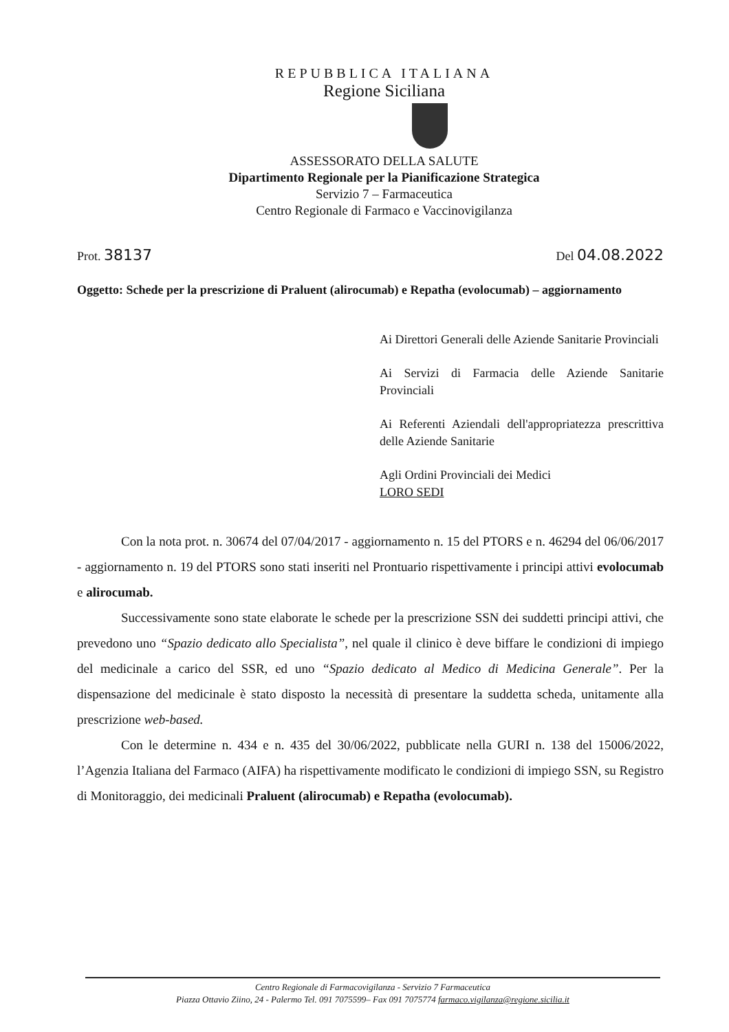REPUBBLICA ITALIANA
Regione Siciliana
ASSESSORATO DELLA SALUTE
Dipartimento Regionale per la Pianificazione Strategica
Servizio 7 – Farmaceutica
Centro Regionale di Farmaco e Vaccinovigilanza
Prot. 38137 Del 04.08.2022
Oggetto: Schede per la prescrizione di Praluent (alirocumab) e Repatha (evolocumab) – aggiornamento
Ai Direttori Generali delle Aziende Sanitarie Provinciali
Ai Servizi di Farmacia delle Aziende Sanitarie Provinciali
Ai Referenti Aziendali dell'appropriatezza prescrittiva delle Aziende Sanitarie
Agli Ordini Provinciali dei Medici
LORO SEDI
Con la nota prot. n. 30674 del 07/04/2017 - aggiornamento n. 15 del PTORS e n. 46294 del 06/06/2017 - aggiornamento n. 19 del PTORS sono stati inseriti nel Prontuario rispettivamente i principi attivi evolocumab e alirocumab.
Successivamente sono state elaborate le schede per la prescrizione SSN dei suddetti principi attivi, che prevedono uno “Spazio dedicato allo Specialista”, nel quale il clinico è deve biffare le condizioni di impiego del medicinale a carico del SSR, ed uno “Spazio dedicato al Medico di Medicina Generale”. Per la dispensazione del medicinale è stato disposto la necessità di presentare la suddetta scheda, unitamente alla prescrizione web-based.
Con le determine n. 434 e n. 435 del 30/06/2022, pubblicate nella GURI n. 138 del 15006/2022, l’Agenzia Italiana del Farmaco (AIFA) ha rispettivamente modificato le condizioni di impiego SSN, su Registro di Monitoraggio, dei medicinali Praluent (alirocumab) e Repatha (evolocumab).
Centro Regionale di Farmacovigilanza - Servizio 7 Farmaceutica
Piazza Ottavio Ziino, 24 - Palermo Tel. 091 7075599– Fax 091 7075774 farmaco.vigilanza@regione.sicilia.it